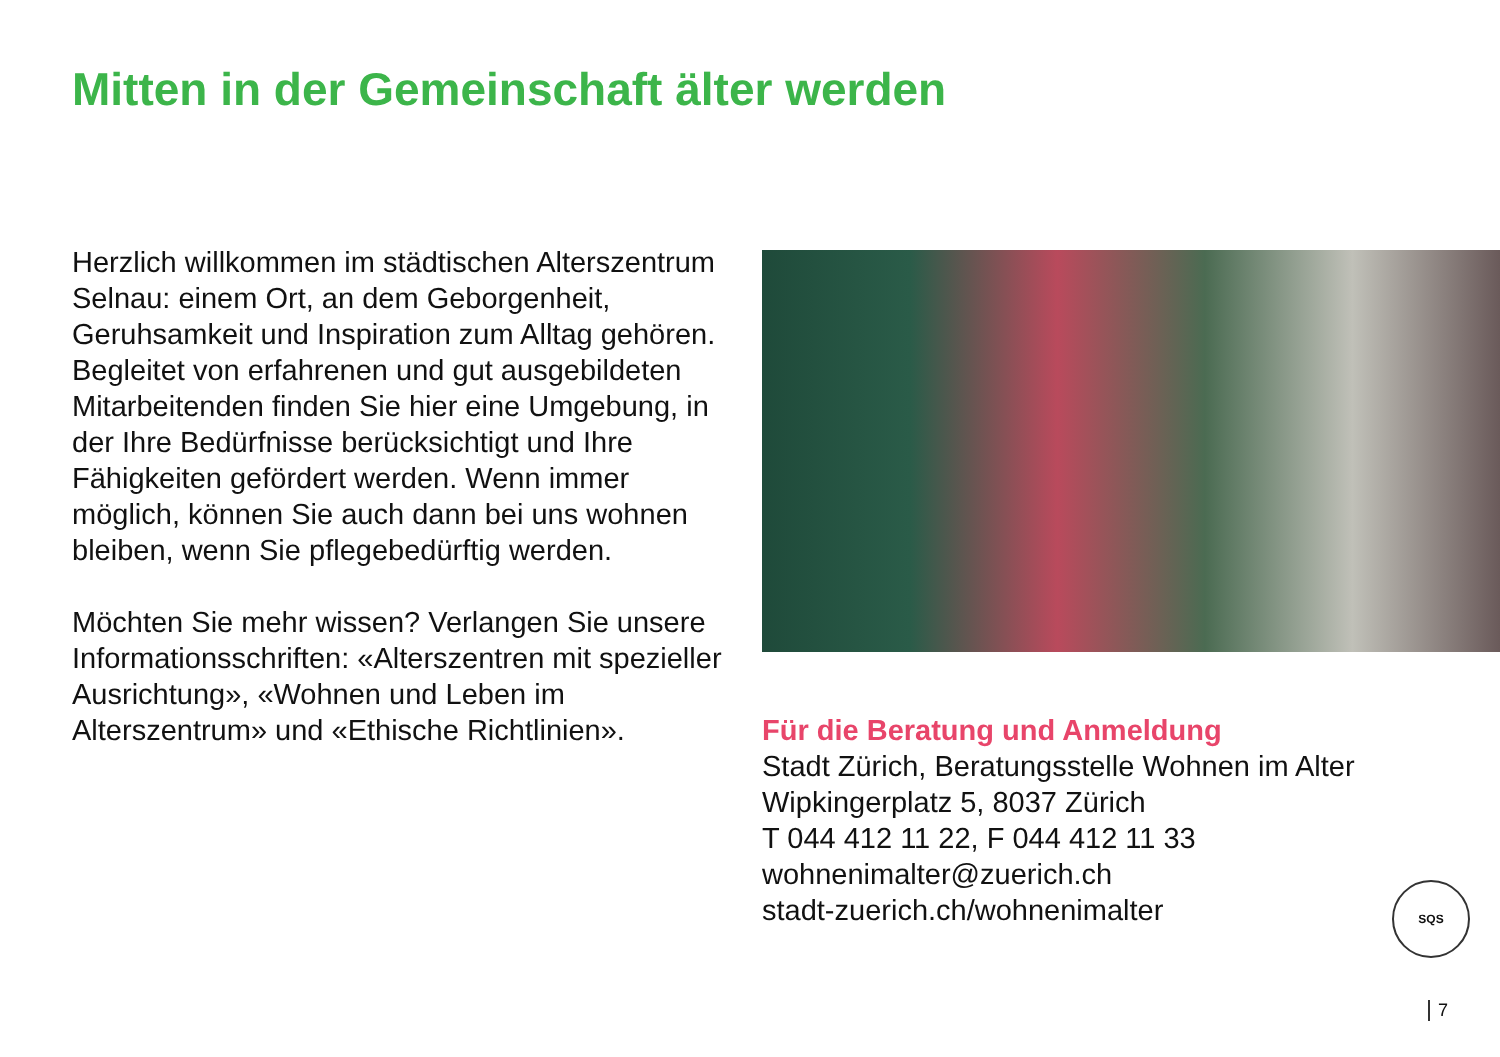Mitten in der Gemeinschaft älter werden
Herzlich willkommen im städtischen Alters­zentrum Selnau: einem Ort, an dem Geborgen­heit, Geruhsamkeit und Inspiration zum Alltag gehören. Begleitet von erfahrenen und gut ausgebildeten Mitarbeitenden finden Sie hier eine Umgebung, in der Ihre Bedürfnisse be­rücksichtigt und Ihre Fähigkeiten gefördert werden. Wenn immer möglich, können Sie auch dann bei uns wohnen bleiben, wenn Sie pflegebedürftig werden.
Möchten Sie mehr wissen? Verlangen Sie unsere Informationsschriften: «Alterszentren mit spezieller Ausrichtung», «Wohnen und Leben im Alterszentrum» und «Ethische Richt­linien».
Für die Beratung und Anmeldung
Stadt Zürich, Beratungsstelle Wohnen im Alter
Wipkingerplatz 5, 8037 Zürich
T 044 412 11 22, F 044 412 11 33
wohnenimalter@zuerich.ch
stadt-zuerich.ch/wohnenimalter
SQS
7